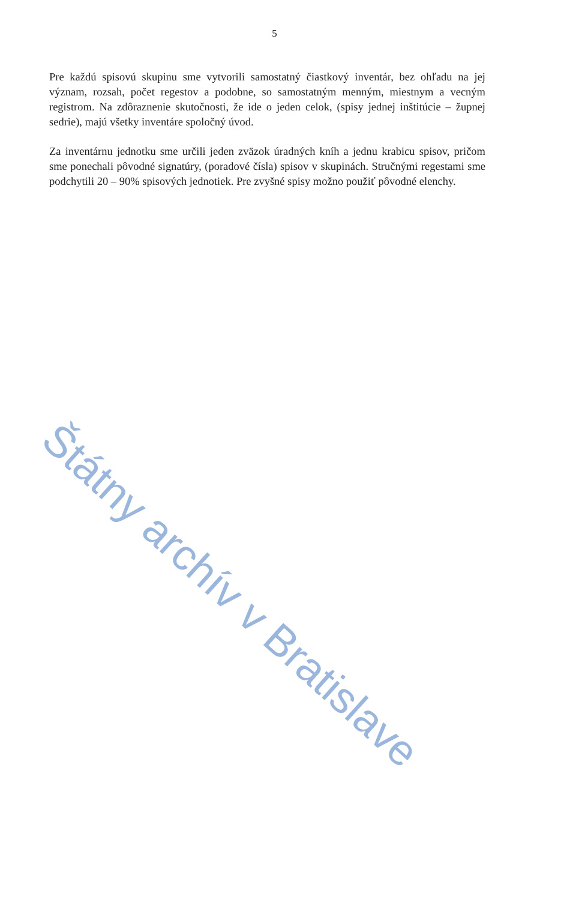5
Pre každú spisovú skupinu sme vytvorili samostatný čiastkový inventár, bez ohľadu na jej význam, rozsah, počet regestov a podobne, so samostatným menným, miestnym a vecným registrom. Na zdôraznenie skutočnosti, že ide o jeden celok, (spisy jednej inštitúcie – župnej sedrie), majú všetky inventáre spoločný úvod.
Za inventárnu jednotku sme určili jeden zväzok úradných kníh a jednu krabicu spisov, pričom sme ponechali pôvodné signatúry, (poradové čísla) spisov v skupinách. Stručnými regestami sme podchytili 20 – 90% spisových jednotiek. Pre zvyšné spisy možno použiť pôvodné elenchy.
Štátny archív v Bratislave